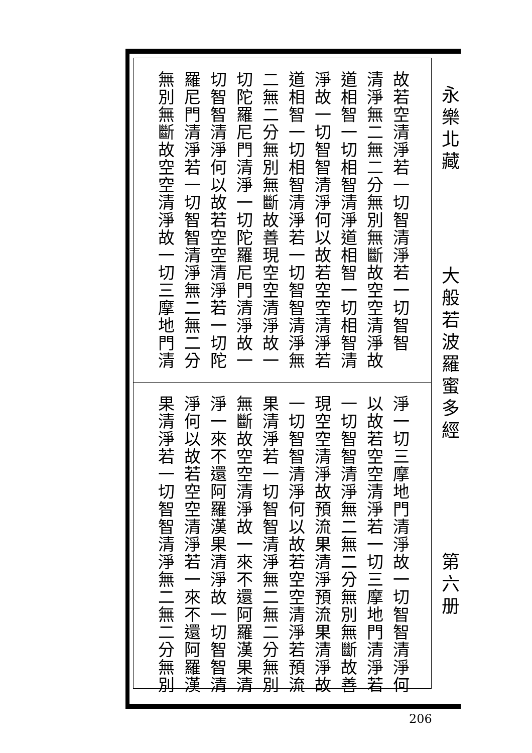故若空清淨若一切智清淨若一切智智
清淨無二無二分無別無斷故空空清淨故
道相智一切相智清淨道相智一切相智清
淨故一切智智清淨何以故若空空清淨若
道相智一切相智清淨若一切智智清淨無
二無二分無別無斷故善現空空清淨故一
切陀羅尼門清淨一切陀羅尼門清淨故一
切智智清淨何以故若空空清淨若一切陀
羅尼門清淨若一切智智清淨無二無二分
無別無斷故空空清淨故一切三摩地門清
淨一切三摩地門清淨故一切智智清淨何
以故若空空清淨若一切三摩地門清淨若
一切智智清淨無二無二分無別無斷故善
現空空清淨故預流果清淨預流果清淨故
一切智智清淨何以故若空空清淨若預流
果清淨若一切智智清淨無二無二分無別
無斷故空空清淨故一來不還阿羅漢果清
淨一來不還阿羅漢果清淨故一切智智清
淨何以故若空空清淨若一來不還阿羅漢
果清淨若一切智智清淨無二無二分無別
永樂北藏
大般若波羅蜜多經
第六册
206